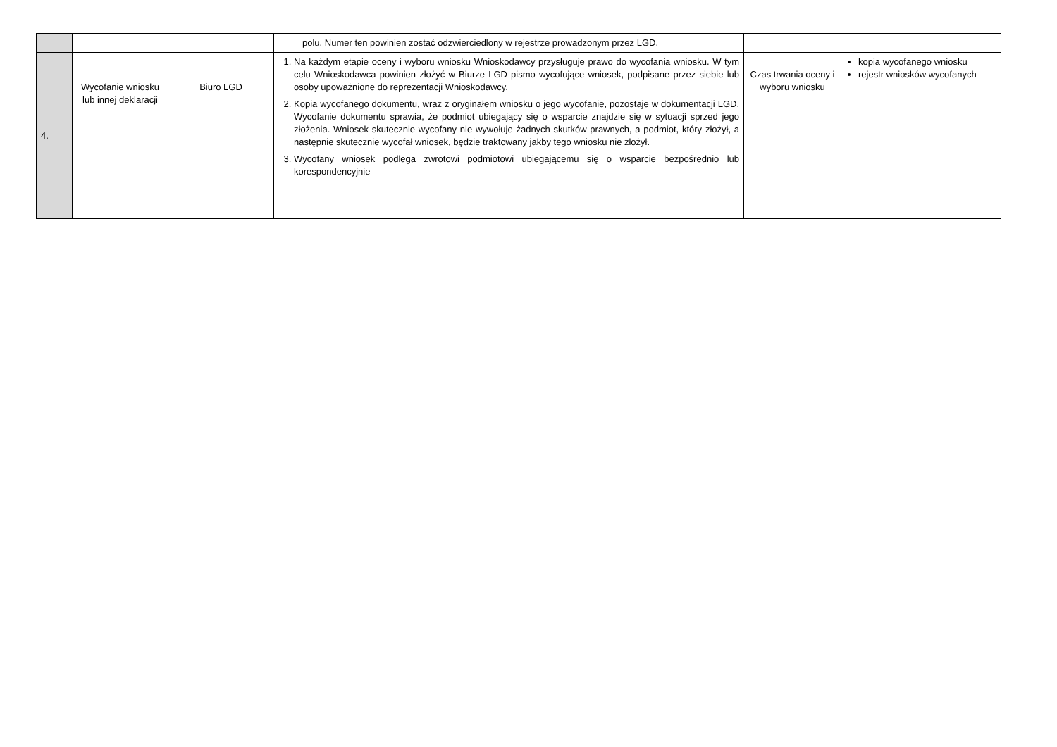| | | | polu. Numer ten powinien zostać odzwierciedlony w rejestrze prowadzonym przez LGD. | | |
| 4. | Wycofanie wniosku lub innej deklaracji | Biuro LGD | 1. Na każdym etapie oceny i wyboru wniosku Wnioskodawcy przysługuje prawo do wycofania wniosku. W tym celu Wnioskodawca powinien złożyć w Biurze LGD pismo wycofujące wniosek, podpisane przez siebie lub osoby upoważnione do reprezentacji Wnioskodawcy. 2. Kopia wycofanego dokumentu, wraz z oryginałem wniosku o jego wycofanie, pozostaje w dokumentacji LGD. Wycofanie dokumentu sprawia, że podmiot ubiegający się o wsparcie znajdzie się w sytuacji sprzed jego złożenia. Wniosek skutecznie wycofany nie wywołuje żadnych skutków prawnych, a podmiot, który złożył, a następnie skutecznie wycofał wniosek, będzie traktowany jakby tego wniosku nie złożył. 3. Wycofany wniosek podlega zwrotowi podmiotowi ubiegającemu się o wsparcie bezpośrednio lub korespondencyjnie | Czas trwania oceny i wyboru wniosku | kopia wycofanego wniosku rejestr wniosków wycofanych |